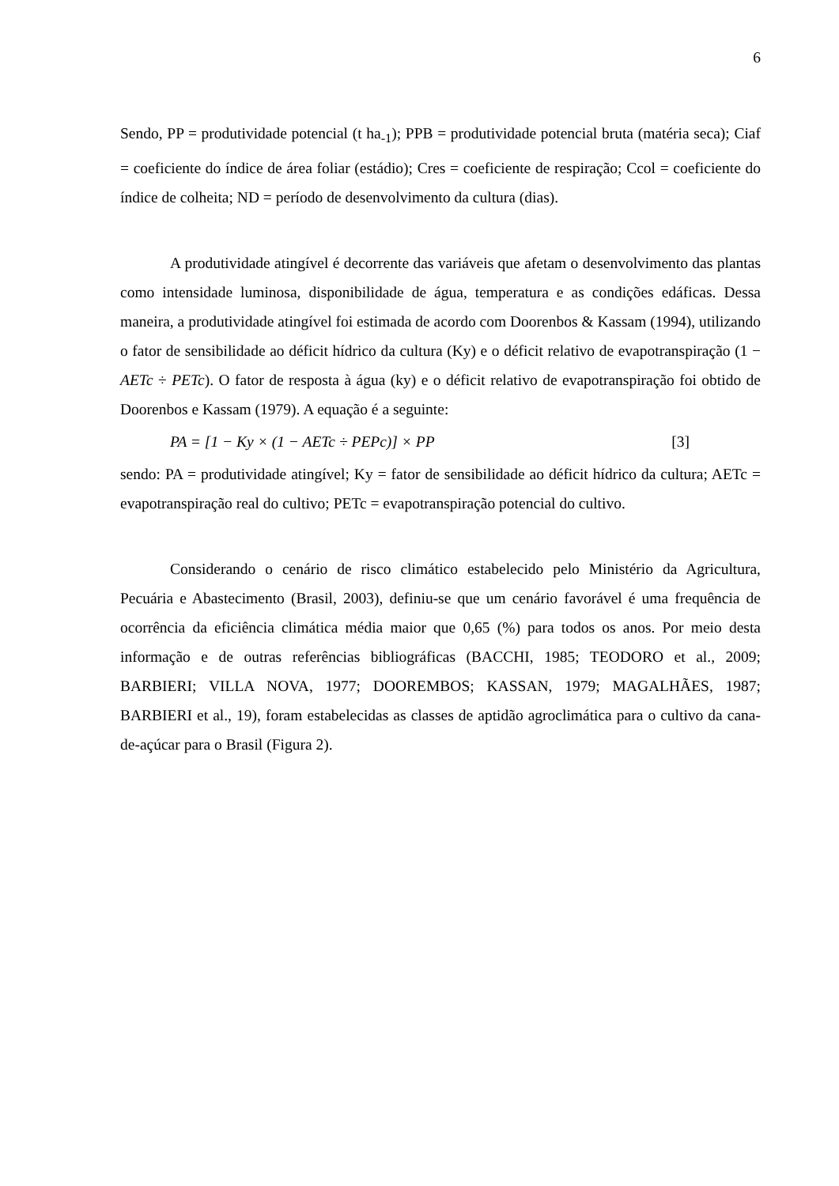6
Sendo, PP = produtividade potencial (t ha<sub>-1</sub>); PPB = produtividade potencial bruta (matéria seca); Ciaf = coeficiente do índice de área foliar (estádio); Cres = coeficiente de respiração; Ccol = coeficiente do índice de colheita; ND = período de desenvolvimento da cultura (dias).
A produtividade atingível é decorrente das variáveis que afetam o desenvolvimento das plantas como intensidade luminosa, disponibilidade de água, temperatura e as condições edáficas. Dessa maneira, a produtividade atingível foi estimada de acordo com Doorenbos & Kassam (1994), utilizando o fator de sensibilidade ao déficit hídrico da cultura (Ky) e o déficit relativo de evapotranspiração (1 − AETc ÷ PETc). O fator de resposta à água (ky) e o déficit relativo de evapotranspiração foi obtido de Doorenbos e Kassam (1979). A equação é a seguinte:
PA = [1 − Ky × (1 − AETc ÷ PEPc)] × PP [3]
sendo: PA = produtividade atingível; Ky = fator de sensibilidade ao déficit hídrico da cultura; AETc = evapotranspiração real do cultivo; PETc = evapotranspiração potencial do cultivo.
Considerando o cenário de risco climático estabelecido pelo Ministério da Agricultura, Pecuária e Abastecimento (Brasil, 2003), definiu-se que um cenário favorável é uma frequência de ocorrência da eficiência climática média maior que 0,65 (%) para todos os anos. Por meio desta informação e de outras referências bibliográficas (BACCHI, 1985; TEODORO et al., 2009; BARBIERI; VILLA NOVA, 1977; DOOREMBOS; KASSAN, 1979; MAGALHÃES, 1987; BARBIERI et al., 19), foram estabelecidas as classes de aptidão agroclimática para o cultivo da cana-de-açúcar para o Brasil (Figura 2).